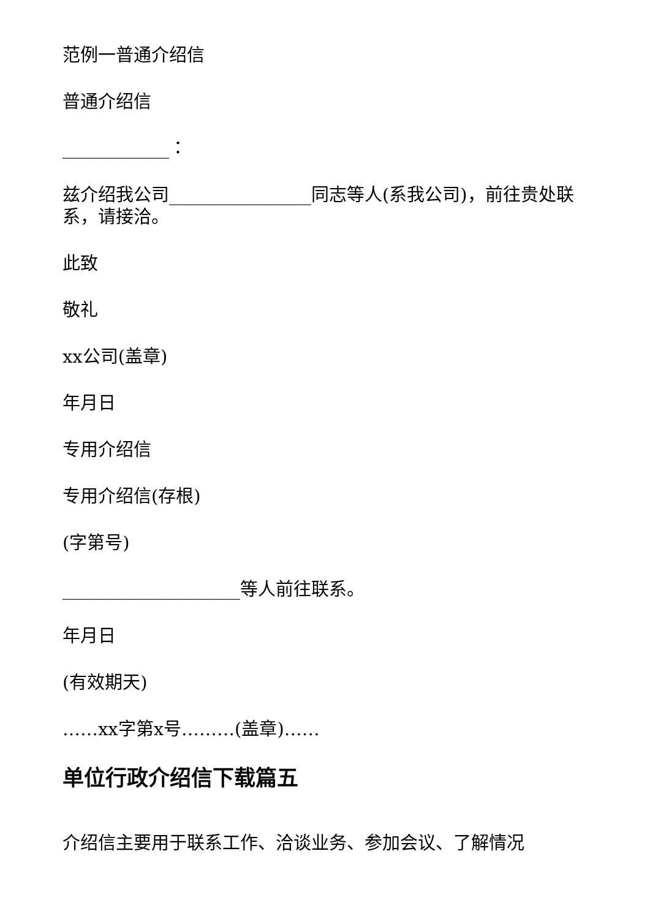范例一普通介绍信
普通介绍信
____________：
兹介绍我公司________________同志等人(系我公司)，前往贵处联系，请接洽。
此致
敬礼
xx公司(盖章)
年月日
专用介绍信
专用介绍信(存根)
(字第号)
____________________等人前往联系。
年月日
(有效期天)
……xx字第x号………(盖章)……
单位行政介绍信下载篇五
介绍信主要用于联系工作、洽谈业务、参加会议、了解情况